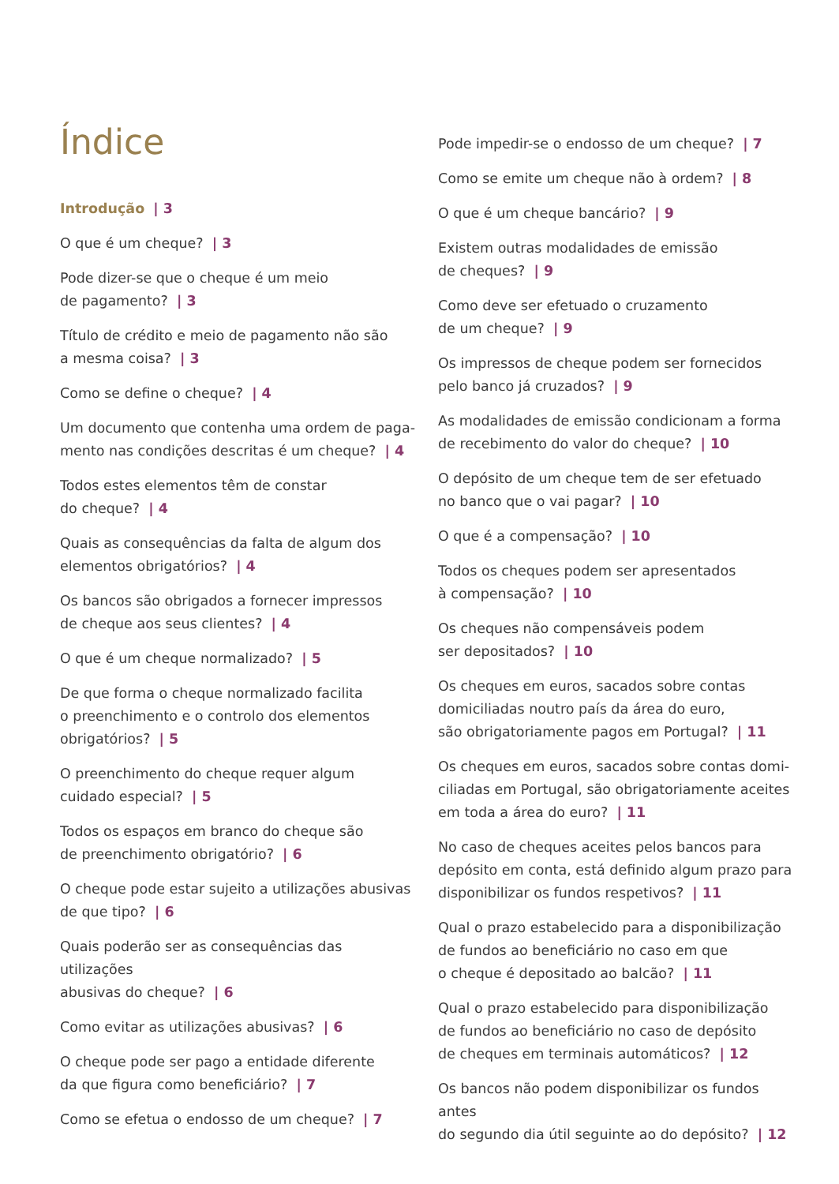Índice
Introdução | 3
O que é um cheque? | 3
Pode dizer-se que o cheque é um meio
de pagamento? | 3
Título de crédito e meio de pagamento não são
a mesma coisa? | 3
Como se define o cheque? | 4
Um documento que contenha uma ordem de paga-
mento nas condições descritas é um cheque? | 4
Todos estes elementos têm de constar
do cheque? | 4
Quais as consequências da falta de algum dos
elementos obrigatórios? | 4
Os bancos são obrigados a fornecer impressos
de cheque aos seus clientes? | 4
O que é um cheque normalizado? | 5
De que forma o cheque normalizado facilita
o preenchimento e o controlo dos elementos
obrigatórios? | 5
O preenchimento do cheque requer algum
cuidado especial? | 5
Todos os espaços em branco do cheque são
de preenchimento obrigatório? | 6
O cheque pode estar sujeito a utilizações abusivas
de que tipo? | 6
Quais poderão ser as consequências das utilizações
abusivas do cheque? | 6
Como evitar as utilizações abusivas? | 6
O cheque pode ser pago a entidade diferente
da que figura como beneficiário? | 7
Como se efetua o endosso de um cheque? | 7
Pode impedir-se o endosso de um cheque? | 7
Como se emite um cheque não à ordem? | 8
O que é um cheque bancário? | 9
Existem outras modalidades de emissão
de cheques? | 9
Como deve ser efetuado o cruzamento
de um cheque? | 9
Os impressos de cheque podem ser fornecidos
pelo banco já cruzados? | 9
As modalidades de emissão condicionam a forma
de recebimento do valor do cheque? | 10
O depósito de um cheque tem de ser efetuado
no banco que o vai pagar? | 10
O que é a compensação? | 10
Todos os cheques podem ser apresentados
à compensação? | 10
Os cheques não compensáveis podem
ser depositados? | 10
Os cheques em euros, sacados sobre contas
domiciliadas noutro país da área do euro,
são obrigatoriamente pagos em Portugal? | 11
Os cheques em euros, sacados sobre contas domi-
ciliadas em Portugal, são obrigatoriamente aceites
em toda a área do euro? | 11
No caso de cheques aceites pelos bancos para
depósito em conta, está definido algum prazo para
disponibilizar os fundos respetivos? | 11
Qual o prazo estabelecido para a disponibilização
de fundos ao beneficiário no caso em que
o cheque é depositado ao balcão? | 11
Qual o prazo estabelecido para disponibilização
de fundos ao beneficiário no caso de depósito
de cheques em terminais automáticos? | 12
Os bancos não podem disponibilizar os fundos antes
do segundo dia útil seguinte ao do depósito? | 12